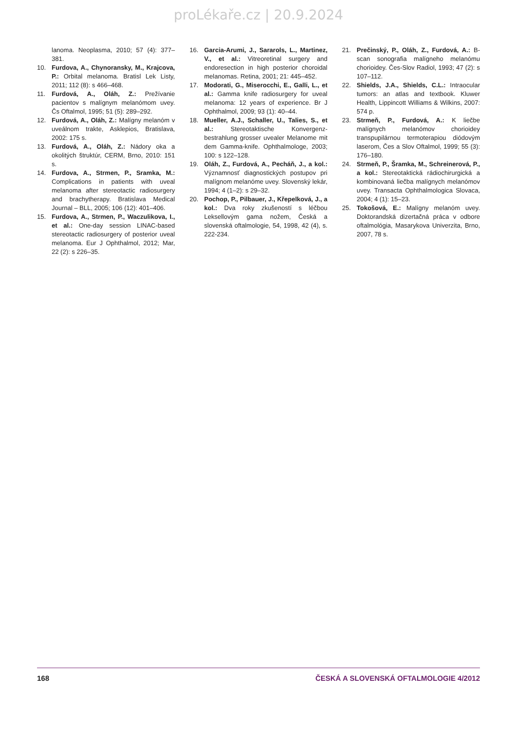proLékaře.cz | 20.9.2024
lanoma. Neoplasma, 2010; 57 (4): 377–381.
10. Furdova, A., Chynoransky, M., Krajcova, P.: Orbital melanoma. Bratisl Lek Listy, 2011; 112 (8): s 466–468.
11. Furdová, A., Oláh, Z.: Prežívanie pacientov s malígnym melanómom uvey. Čs Oftalmol, 1995; 51 (5): 289–292.
12. Furdová, A., Oláh, Z.: Malígny melanóm v uveálnom trakte, Asklepios, Bratislava, 2002: 175 s.
13. Furdová, A., Oláh, Z.: Nádory oka a okolitých štruktúr, CERM, Brno, 2010: 151 s.
14. Furdova, A., Strmen, P., Sramka, M.: Complications in patients with uveal melanoma after stereotactic radiosurgery and brachytherapy. Bratislava Medical Journal – BLL, 2005; 106 (12): 401–406.
15. Furdova, A., Strmen, P., Waczulikova, I., et al.: One-day session LINAC-based stereotactic radiosurgery of posterior uveal melanoma. Eur J Ophthalmol, 2012; Mar, 22 (2): s 226–35.
16. Garcia-Arumi, J., Sararols, L., Martinez, V., et al.: Vitreoretinal surgery and endoresection in high posterior choroidal melanomas. Retina, 2001; 21: 445–452.
17. Modorati, G., Miserocchi, E., Galli, L., et al.: Gamma knife radiosurgery for uveal melanoma: 12 years of experience. Br J Ophthalmol, 2009; 93 (1): 40–44.
18. Mueller, A.J., Schaller, U., Talies, S., et al.: Stereotaktische Konvergenz-bestrahlung grosser uvealer Melanome mit dem Gamma-knife. Ophthalmologe, 2003; 100: s 122–128.
19. Oláh, Z., Furdová, A., Pecháň, J., a kol.: Významnosť diagnostických postupov pri malígnom melanóme uvey. Slovenský lekár, 1994; 4 (1–2): s 29–32.
20. Pochop, P., Pilbauer, J., Křepelková, J., a kol.: Dva roky zkušeností s léčbou Leksellovým gama nožem, Česká a slovenská oftalmologie, 54, 1998, 42 (4), s. 222-234.
21. Prečinský, P., Oláh, Z., Furdová, A.: B-scan sonografia malígneho melanómu chorioidey. Čes-Slov Radiol, 1993; 47 (2): s 107–112.
22. Shields, J.A., Shields, C.L.: Intraocular tumors: an atlas and textbook. Kluwer Health, Lippincott Williams & Wilkins, 2007: 574 p.
23. Strmeň, P., Furdová, A.: K liečbe malígnych melanómov chorioidey transpupilárnou termoterapiou diódovým laserom, Čes a Slov Oftalmol, 1999; 55 (3): 176–180.
24. Strmeň, P., Šramka, M., Schreinerová, P., a kol.: Stereotaktická rádiochirurgická a kombinovaná liečba malígnych melanómov uvey. Transacta Ophthalmologica Slovaca, 2004; 4 (1): 15–23.
25. Tokošová, E.: Malígny melanóm uvey. Doktorandská dizertačná práca v odbore oftalmológia, Masarykova Univerzita, Brno, 2007, 78 s.
168 ČESKÁ A SLOVENSKÁ OFTALMOLOGIE 4/2012